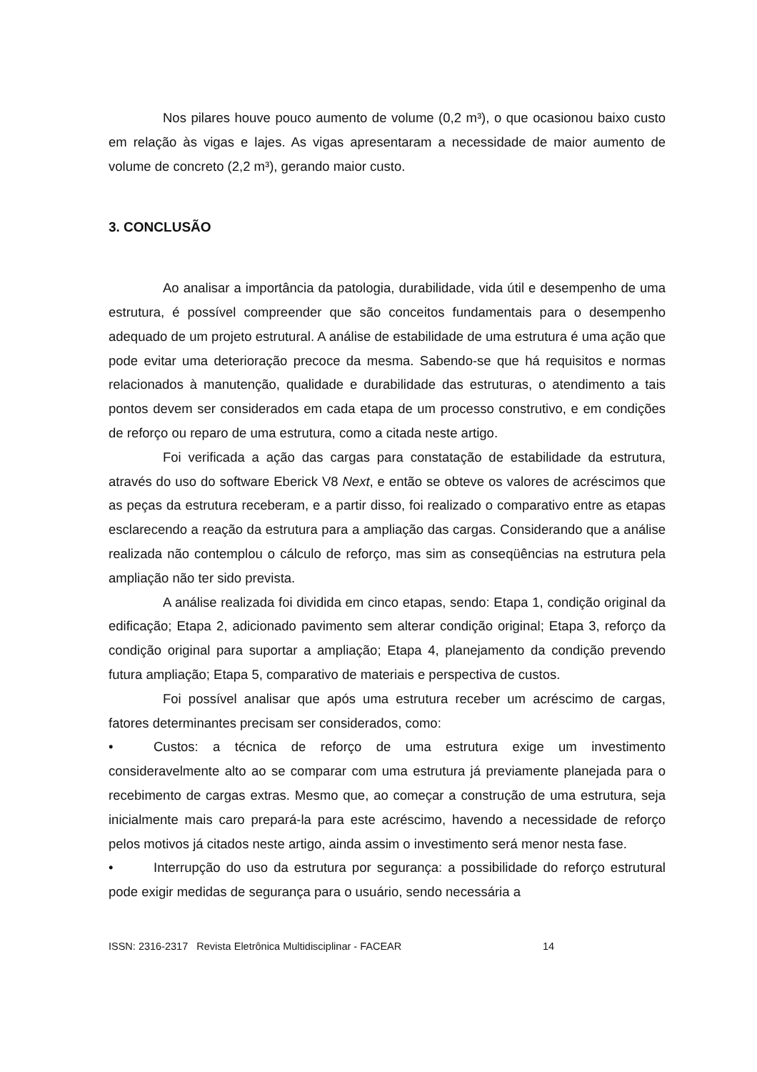Nos pilares houve pouco aumento de volume (0,2 m³), o que ocasionou baixo custo em relação às vigas e lajes. As vigas apresentaram a necessidade de maior aumento de volume de concreto (2,2 m³), gerando maior custo.
3. CONCLUSÃO
Ao analisar a importância da patologia, durabilidade, vida útil e desempenho de uma estrutura, é possível compreender que são conceitos fundamentais para o desempenho adequado de um projeto estrutural. A análise de estabilidade de uma estrutura é uma ação que pode evitar uma deterioração precoce da mesma. Sabendo-se que há requisitos e normas relacionados à manutenção, qualidade e durabilidade das estruturas, o atendimento a tais pontos devem ser considerados em cada etapa de um processo construtivo, e em condições de reforço ou reparo de uma estrutura, como a citada neste artigo.
Foi verificada a ação das cargas para constatação de estabilidade da estrutura, através do uso do software Eberick V8 Next, e então se obteve os valores de acréscimos que as peças da estrutura receberam, e a partir disso, foi realizado o comparativo entre as etapas esclarecendo a reação da estrutura para a ampliação das cargas. Considerando que a análise realizada não contemplou o cálculo de reforço, mas sim as conseqüências na estrutura pela ampliação não ter sido prevista.
A análise realizada foi dividida em cinco etapas, sendo: Etapa 1, condição original da edificação; Etapa 2, adicionado pavimento sem alterar condição original; Etapa 3, reforço da condição original para suportar a ampliação; Etapa 4, planejamento da condição prevendo futura ampliação; Etapa 5, comparativo de materiais e perspectiva de custos.
Foi possível analisar que após uma estrutura receber um acréscimo de cargas, fatores determinantes precisam ser considerados, como:
• Custos: a técnica de reforço de uma estrutura exige um investimento consideravelmente alto ao se comparar com uma estrutura já previamente planejada para o recebimento de cargas extras. Mesmo que, ao começar a construção de uma estrutura, seja inicialmente mais caro prepará-la para este acréscimo, havendo a necessidade de reforço pelos motivos já citados neste artigo, ainda assim o investimento será menor nesta fase.
• Interrupção do uso da estrutura por segurança: a possibilidade do reforço estrutural pode exigir medidas de segurança para o usuário, sendo necessária a
ISSN: 2316-2317 Revista Eletrônica Multidisciplinar - FACEAR 14